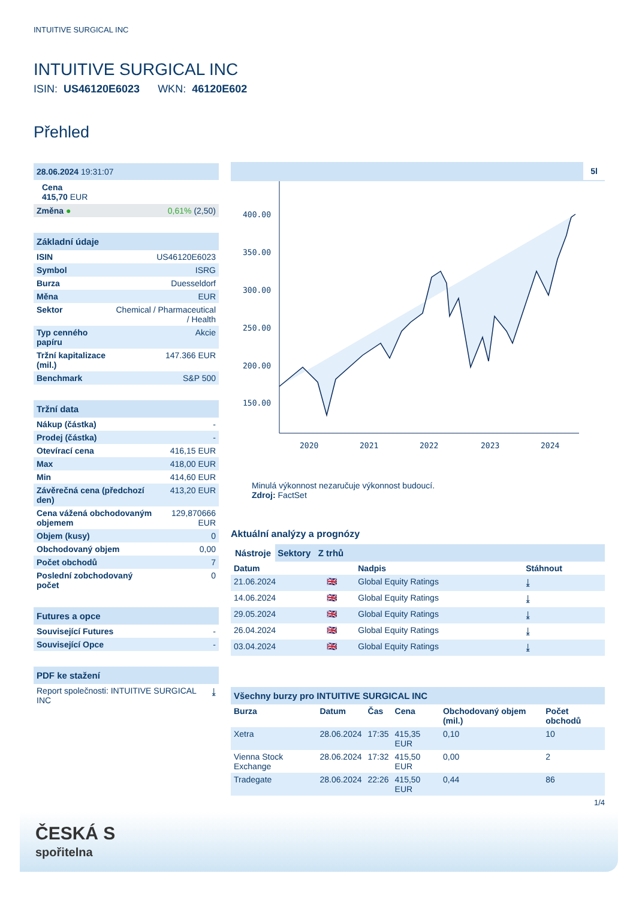INTUITIVE SURGICAL INC
INTUITIVE SURGICAL INC
ISIN: US46120E6023 WKN: 46120E602
Přehled
28.06.2024 19:31:07
Cena
415,70 EUR
| Změna ● | 0,61% (2,50) |
Základní údaje
| ISIN | US46120E6023 |
| Symbol | ISRG |
| Burza | Duesseldorf |
| Měna | EUR |
| Sektor | Chemical / Pharmaceutical / Health |
| Typ cenného papíru | Akcie |
| Tržní kapitalizace (mil.) | 147.366 EUR |
| Benchmark | S&P 500 |
Tržní data
| Nákup (částka) | - |
| Prodej (částka) | - |
| Otevírací cena | 416,15 EUR |
| Max | 418,00 EUR |
| Min | 414,60 EUR |
| Závěrečná cena (předchozí den) | 413,20 EUR |
| Cena vážená obchodovaným objemem | 129,870666 EUR |
| Objem (kusy) | 0 |
| Obchodovaný objem | 0,00 |
| Počet obchodů | 7 |
| Poslední zobchodovaný počet | 0 |
Futures a opce
| Související Futures | - |
| Související Opce | - |
PDF ke stažení
| Report společnosti: INTUITIVE SURGICAL INC | ⤓ |
5l
400.00
350.00
300.00
250.00
200.00
150.00
2020
2021
2022
2023
2024
Minulá výkonnost nezaručuje výkonnost budoucí.
Zdroj: FactSet
Aktuální analýzy a prognózy
Nástroje Sektory Z trhů
| Datum | | Nadpis | Stáhnout |
| --- | --- | --- | --- |
| 21.06.2024 | 🇬🇧 | Global Equity Ratings | ⤓ |
| 14.06.2024 | 🇬🇧 | Global Equity Ratings | ⤓ |
| 29.05.2024 | 🇬🇧 | Global Equity Ratings | ⤓ |
| 26.04.2024 | 🇬🇧 | Global Equity Ratings | ⤓ |
| 03.04.2024 | 🇬🇧 | Global Equity Ratings | ⤓ |
Všechny burzy pro INTUITIVE SURGICAL INC
| Burza | Datum | Čas | Cena | Obchodovaný objem (mil.) | Počet obchodů |
| --- | --- | --- | --- | --- | --- |
| Xetra | 28.06.2024 | 17:35 | 415,35 EUR | 0,10 | 10 |
| Vienna Stock Exchange | 28.06.2024 | 17:32 | 415,50 EUR | 0,00 | 2 |
| Tradegate | 28.06.2024 | 22:26 | 415,50 EUR | 0,44 | 86 |
1/4
ČESKÁ S
spořitelna